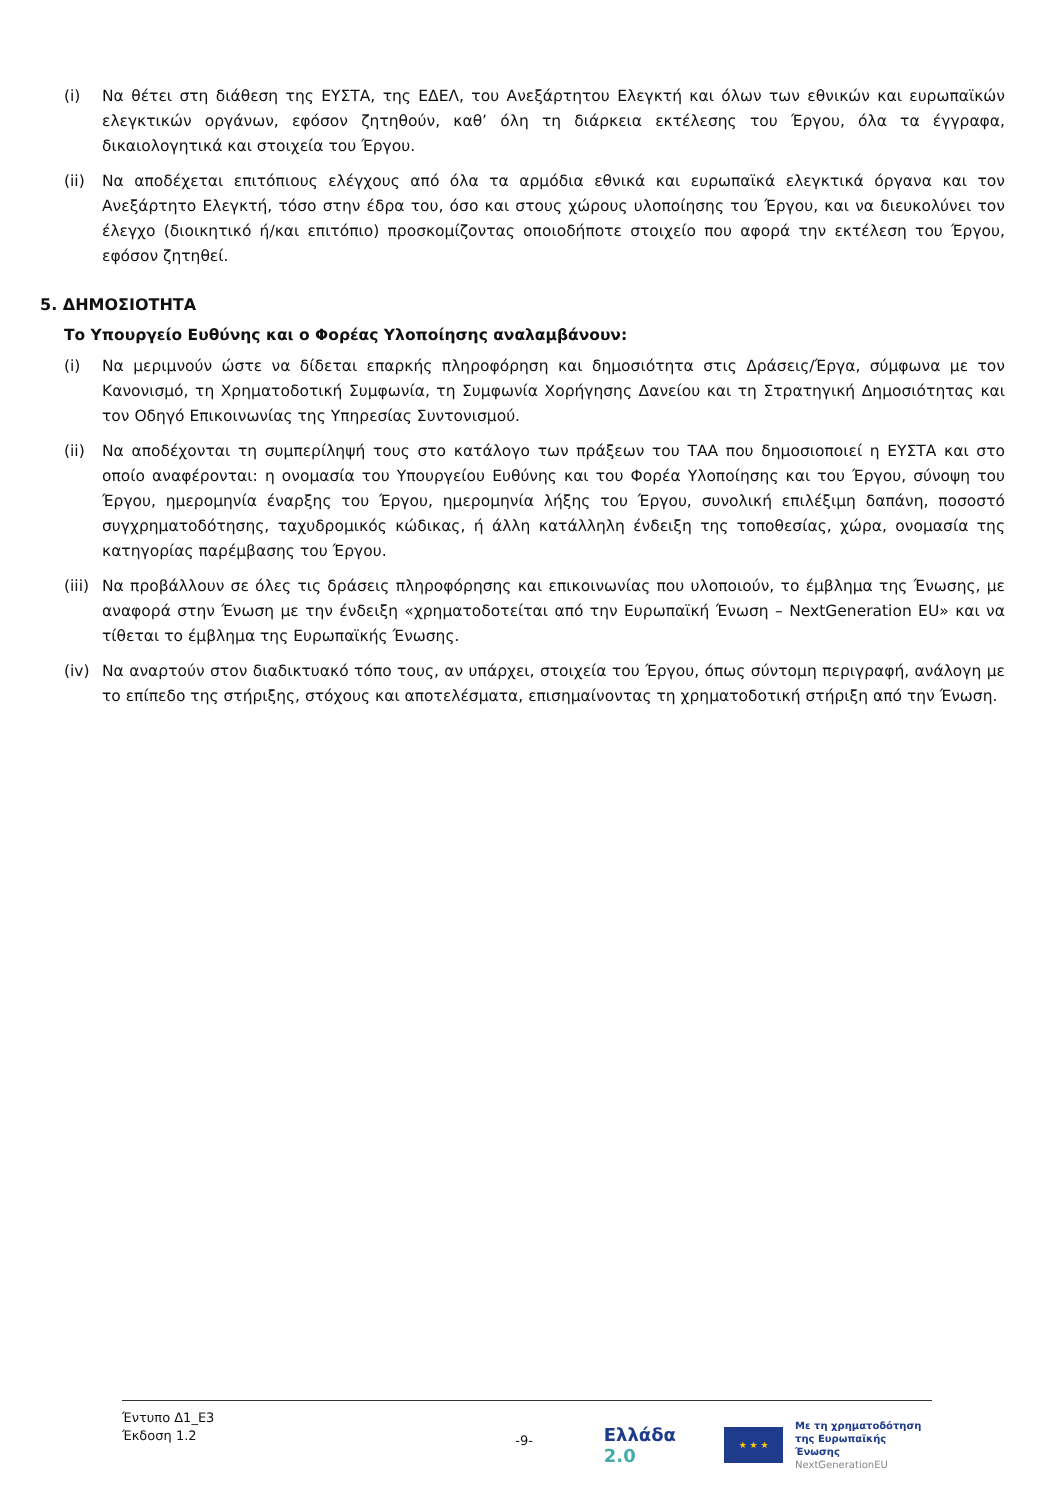(i) Να θέτει στη διάθεση της ΕΥΣΤΑ, της ΕΔΕΛ, του Ανεξάρτητου Ελεγκτή και όλων των εθνικών και ευρωπαϊκών ελεγκτικών οργάνων, εφόσον ζητηθούν, καθ’ όλη τη διάρκεια εκτέλεσης του Έργου, όλα τα έγγραφα, δικαιολογητικά και στοιχεία του Έργου.
(ii) Να αποδέχεται επιτόπιους ελέγχους από όλα τα αρμόδια εθνικά και ευρωπαϊκά ελεγκτικά όργανα και τον Ανεξάρτητο Ελεγκτή, τόσο στην έδρα του, όσο και στους χώρους υλοποίησης του Έργου, και να διευκολύνει τον έλεγχο (διοικητικό ή/και επιτόπιο) προσκομίζοντας οποιοδήποτε στοιχείο που αφορά την εκτέλεση του Έργου, εφόσον ζητηθεί.
5. ΔΗΜΟΣΙΟΤΗΤΑ
Το Υπουργείο Ευθύνης και ο Φορέας Υλοποίησης αναλαμβάνουν:
(i) Να μεριμνούν ώστε να δίδεται επαρκής πληροφόρηση και δημοσιότητα στις Δράσεις/Έργα, σύμφωνα με τον Κανονισμό, τη Χρηματοδοτική Συμφωνία, τη Συμφωνία Χορήγησης Δανείου και τη Στρατηγική Δημοσιότητας και τον Οδηγό Επικοινωνίας της Υπηρεσίας Συντονισμού.
(ii) Να αποδέχονται τη συμπερίληψή τους στο κατάλογο των πράξεων του ΤΑΑ που δημοσιοποιεί η ΕΥΣΤΑ και στο οποίο αναφέρονται: η ονομασία του Υπουργείου Ευθύνης και του Φορέα Υλοποίησης και του Έργου, σύνοψη του Έργου, ημερομηνία έναρξης του Έργου, ημερομηνία λήξης του Έργου, συνολική επιλέξιμη δαπάνη, ποσοστό συγχρηματοδότησης, ταχυδρομικός κώδικας, ή άλλη κατάλληλη ένδειξη της τοποθεσίας, χώρα, ονομασία της κατηγορίας παρέμβασης του Έργου.
(iii)
Να προβάλλουν σε όλες τις δράσεις πληροφόρησης και επικοινωνίας που υλοποιούν, το έμβλημα της Ένωσης, με αναφορά στην Ένωση με την ένδειξη «χρηματοδοτείται από την Ευρωπαϊκή Ένωση – NextGeneration EU» και να τίθεται το έμβλημα της Ευρωπαϊκής Ένωσης.
(iv) Να αναρτούν στον διαδικτυακό τόπο τους, αν υπάρχει, στοιχεία του Έργου, όπως σύντομη περιγραφή, ανάλογη με το επίπεδο της στήριξης, στόχους και αποτελέσματα, επισημαίνοντας τη χρηματοδοτική στήριξη από την Ένωση.
Έντυπο Δ1_Ε3
Έκδοση 1.2
-9-
Ελλάδα 2.0
★ ★ ★
Με τη χρηματοδότηση
της Ευρωπαϊκής Ένωσης
NextGenerationEU